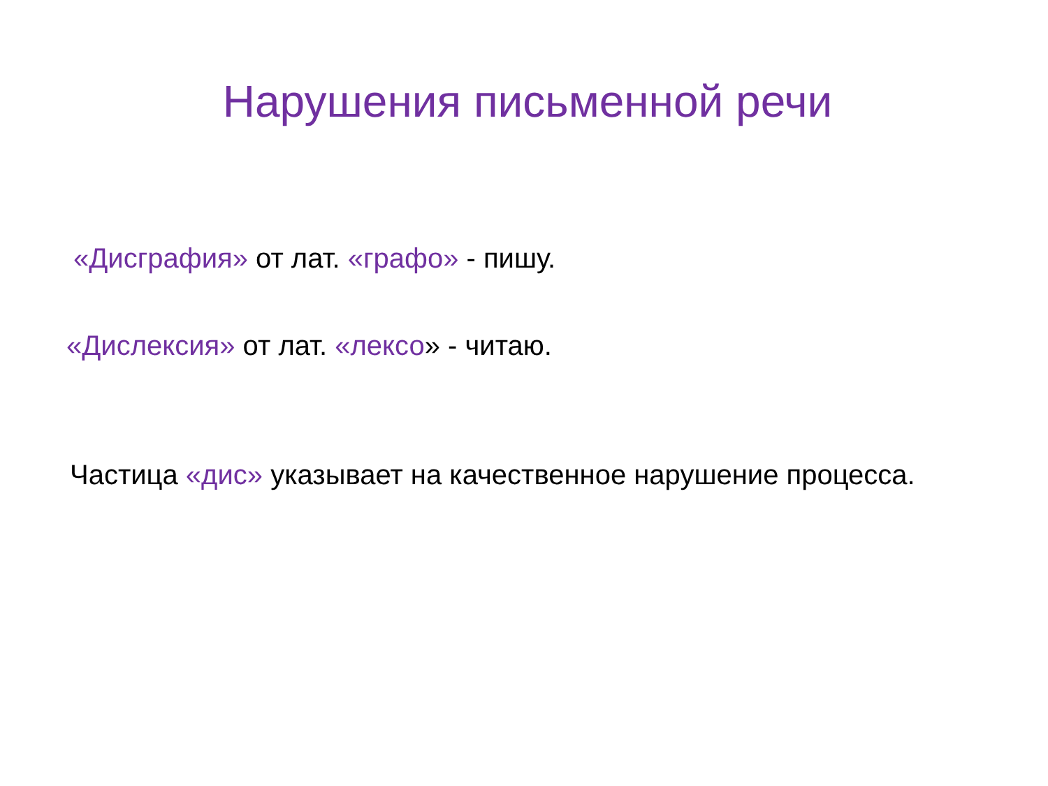Нарушения письменной речи
«Дисграфия» от лат. «графо» - пишу.
«Дислексия» от лат. «лексо» - читаю.
Частица «дис» указывает на качественное нарушение процесса.